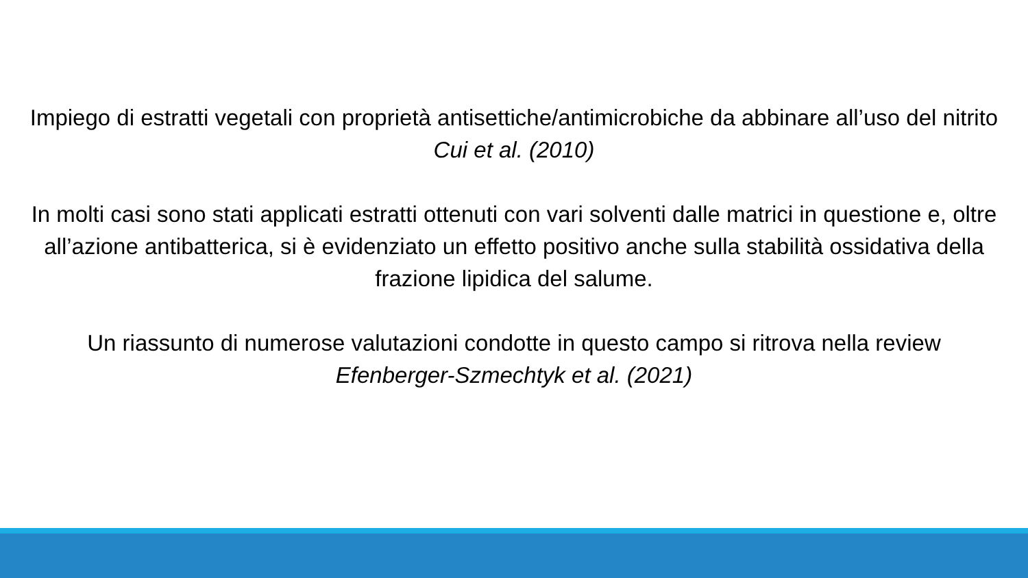Impiego di estratti vegetali con proprietà antisettiche/antimicrobiche da abbinare all’uso del nitrito
Cui et al. (2010)
In molti casi sono stati applicati estratti ottenuti con vari solventi dalle matrici in questione e, oltre all’azione antibatterica, si è evidenziato un effetto positivo anche sulla stabilità ossidativa della frazione lipidica del salume.
Un riassunto di numerose valutazioni condotte in questo campo si ritrova nella review
Efenberger-Szmechtyk et al. (2021)